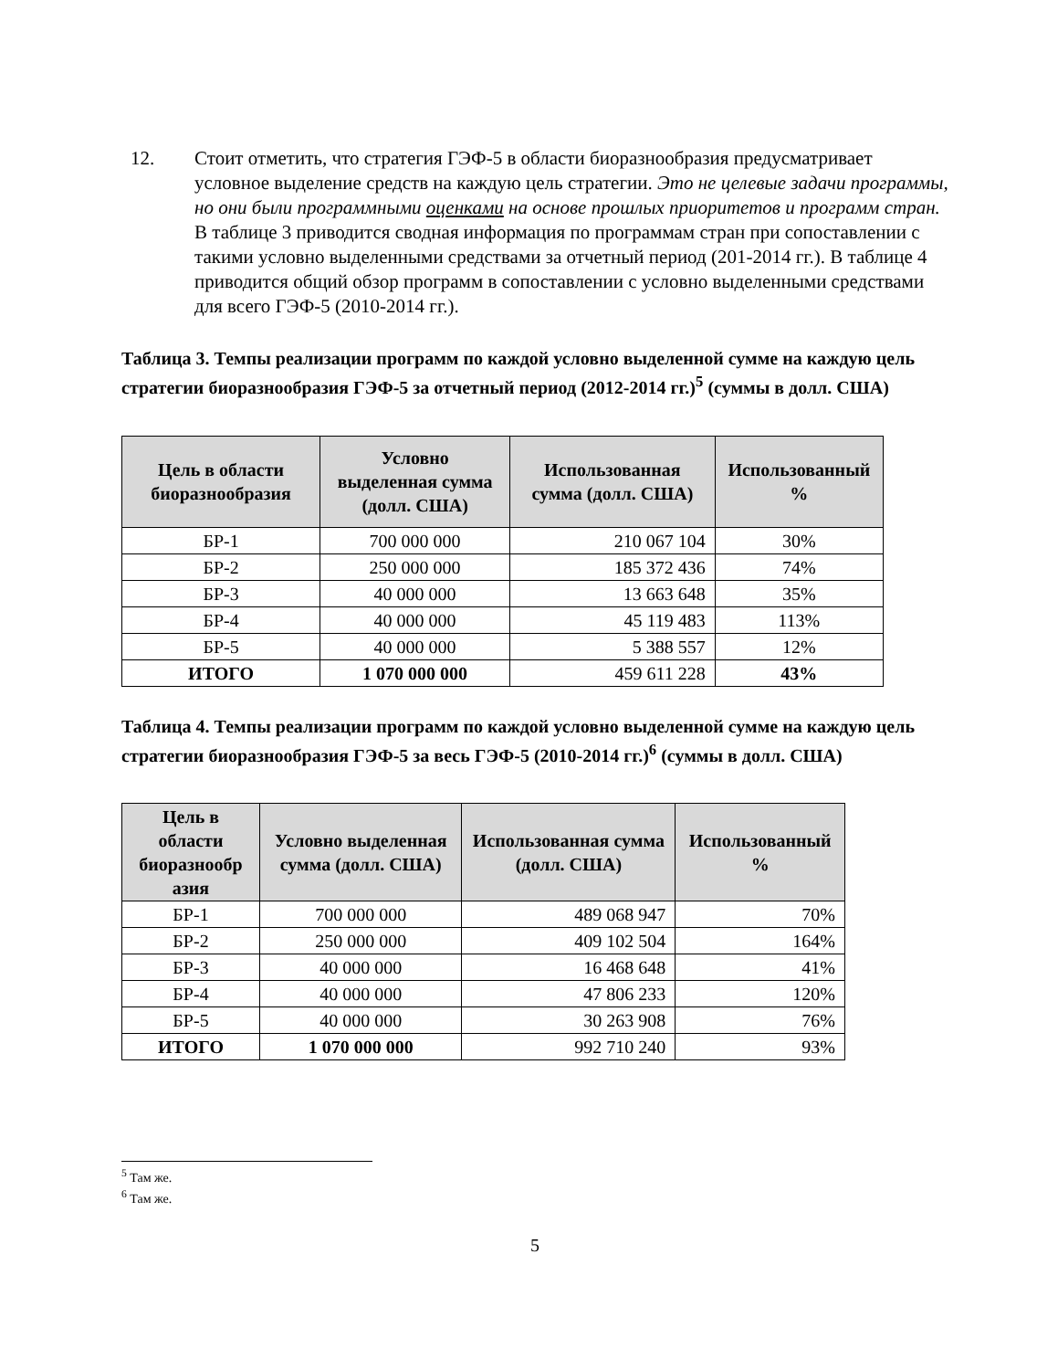12. Стоит отметить, что стратегия ГЭФ-5 в области биоразнообразия предусматривает условное выделение средств на каждую цель стратегии. Это не целевые задачи программы, но они были программными оценками на основе прошлых приоритетов и программ стран. В таблице 3 приводится сводная информация по программам стран при сопоставлении с такими условно выделенными средствами за отчетный период (201-2014 гг.). В таблице 4 приводится общий обзор программ в сопоставлении с условно выделенными средствами для всего ГЭФ-5 (2010-2014 гг.).
Таблица 3. Темпы реализации программ по каждой условно выделенной сумме на каждую цель стратегии биоразнообразия ГЭФ-5 за отчетный период (2012-2014 гг.)<sup>5</sup> (суммы в долл. США)
| Цель в области биоразнообразия | Условно выделенная сумма (долл. США) | Использованная сумма (долл. США) | Использованный % |
| --- | --- | --- | --- |
| БР-1 | 700 000 000 | 210 067 104 | 30% |
| БР-2 | 250 000 000 | 185 372 436 | 74% |
| БР-3 | 40 000 000 | 13 663 648 | 35% |
| БР-4 | 40 000 000 | 45 119 483 | 113% |
| БР-5 | 40 000 000 | 5 388 557 | 12% |
| ИТОГО | 1 070 000 000 | 459 611 228 | 43% |
Таблица 4. Темпы реализации программ по каждой условно выделенной сумме на каждую цель стратегии биоразнообразия ГЭФ-5 за весь ГЭФ-5 (2010-2014 гг.)<sup>6</sup> (суммы в долл. США)
| Цель в области биоразнообр азия | Условно выделенная сумма (долл. США) | Использованная сумма (долл. США) | Использованный % |
| --- | --- | --- | --- |
| БР-1 | 700 000 000 | 489 068 947 | 70% |
| БР-2 | 250 000 000 | 409 102 504 | 164% |
| БР-3 | 40 000 000 | 16 468 648 | 41% |
| БР-4 | 40 000 000 | 47 806 233 | 120% |
| БР-5 | 40 000 000 | 30 263 908 | 76% |
| ИТОГО | 1 070 000 000 | 992 710 240 | 93% |
<sup>5</sup> Там же.
<sup>6</sup> Там же.
5